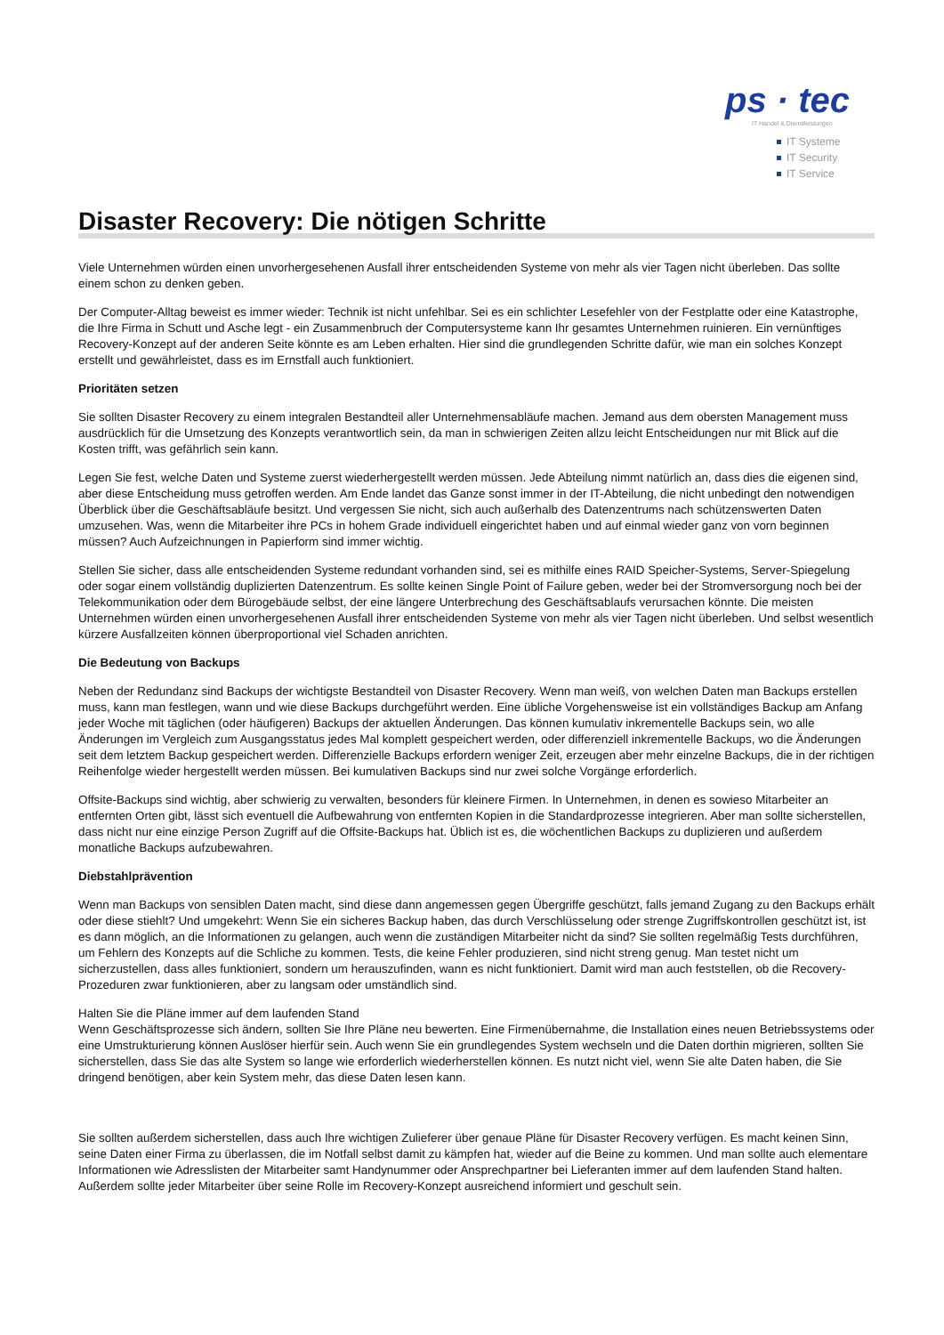ps · tec
IT Handel & Dienstleistungen
IT Systeme
IT Security
IT Service
Disaster Recovery: Die nötigen Schritte
Viele Unternehmen würden einen unvorhergesehenen Ausfall ihrer entscheidenden Systeme von mehr als vier Tagen nicht überleben. Das sollte einem schon zu denken geben.
Der Computer-Alltag beweist es immer wieder: Technik ist nicht unfehlbar. Sei es ein schlichter Lesefehler von der Festplatte oder eine Katastrophe, die Ihre Firma in Schutt und Asche legt - ein Zusammenbruch der Computersysteme kann Ihr gesamtes Unternehmen ruinieren. Ein vernünftiges Recovery-Konzept auf der anderen Seite könnte es am Leben erhalten. Hier sind die grundlegenden Schritte dafür, wie man ein solches Konzept erstellt und gewährleistet, dass es im Ernstfall auch funktioniert.
Prioritäten setzen
Sie sollten Disaster Recovery zu einem integralen Bestandteil aller Unternehmensabläufe machen. Jemand aus dem obersten Management muss ausdrücklich für die Umsetzung des Konzepts verantwortlich sein, da man in schwierigen Zeiten allzu leicht Entscheidungen nur mit Blick auf die Kosten trifft, was gefährlich sein kann.
Legen Sie fest, welche Daten und Systeme zuerst wiederhergestellt werden müssen. Jede Abteilung nimmt natürlich an, dass dies die eigenen sind, aber diese Entscheidung muss getroffen werden. Am Ende landet das Ganze sonst immer in der IT-Abteilung, die nicht unbedingt den notwendigen Überblick über die Geschäftsabläufe besitzt. Und vergessen Sie nicht, sich auch außerhalb des Datenzentrums nach schützenswerten Daten umzusehen. Was, wenn die Mitarbeiter ihre PCs in hohem Grade individuell eingerichtet haben und auf einmal wieder ganz von vorn beginnen müssen? Auch Aufzeichnungen in Papierform sind immer wichtig.
Stellen Sie sicher, dass alle entscheidenden Systeme redundant vorhanden sind, sei es mithilfe eines RAID Speicher-Systems, Server-Spiegelung oder sogar einem vollständig duplizierten Datenzentrum. Es sollte keinen Single Point of Failure geben, weder bei der Stromversorgung noch bei der Telekommunikation oder dem Bürogebäude selbst, der eine längere Unterbrechung des Geschäftsablaufs verursachen könnte. Die meisten Unternehmen würden einen unvorhergesehenen Ausfall ihrer entscheidenden Systeme von mehr als vier Tagen nicht überleben. Und selbst wesentlich kürzere Ausfallzeiten können überproportional viel Schaden anrichten.
Die Bedeutung von Backups
Neben der Redundanz sind Backups der wichtigste Bestandteil von Disaster Recovery. Wenn man weiß, von welchen Daten man Backups erstellen muss, kann man festlegen, wann und wie diese Backups durchgeführt werden. Eine übliche Vorgehensweise ist ein vollständiges Backup am Anfang jeder Woche mit täglichen (oder häufigeren) Backups der aktuellen Änderungen. Das können kumulativ inkrementelle Backups sein, wo alle Änderungen im Vergleich zum Ausgangsstatus jedes Mal komplett gespeichert werden, oder differenziell inkrementelle Backups, wo die Änderungen seit dem letztem Backup gespeichert werden. Differenzielle Backups erfordern weniger Zeit, erzeugen aber mehr einzelne Backups, die in der richtigen Reihenfolge wieder hergestellt werden müssen. Bei kumulativen Backups sind nur zwei solche Vorgänge erforderlich.
Offsite-Backups sind wichtig, aber schwierig zu verwalten, besonders für kleinere Firmen. In Unternehmen, in denen es sowieso Mitarbeiter an entfernten Orten gibt, lässt sich eventuell die Aufbewahrung von entfernten Kopien in die Standardprozesse integrieren. Aber man sollte sicherstellen, dass nicht nur eine einzige Person Zugriff auf die Offsite-Backups hat. Üblich ist es, die wöchentlichen Backups zu duplizieren und außerdem monatliche Backups aufzubewahren.
Diebstahlprävention
Wenn man Backups von sensiblen Daten macht, sind diese dann angemessen gegen Übergriffe geschützt, falls jemand Zugang zu den Backups erhält oder diese stiehlt? Und umgekehrt: Wenn Sie ein sicheres Backup haben, das durch Verschlüsselung oder strenge Zugriffskontrollen geschützt ist, ist es dann möglich, an die Informationen zu gelangen, auch wenn die zuständigen Mitarbeiter nicht da sind? Sie sollten regelmäßig Tests durchführen, um Fehlern des Konzepts auf die Schliche zu kommen. Tests, die keine Fehler produzieren, sind nicht streng genug. Man testet nicht um sicherzustellen, dass alles funktioniert, sondern um herauszufinden, wann es nicht funktioniert. Damit wird man auch feststellen, ob die Recovery-Prozeduren zwar funktionieren, aber zu langsam oder umständlich sind.
Halten Sie die Pläne immer auf dem laufenden Stand
Wenn Geschäftsprozesse sich ändern, sollten Sie Ihre Pläne neu bewerten. Eine Firmenübernahme, die Installation eines neuen Betriebssystems oder eine Umstrukturierung können Auslöser hierfür sein. Auch wenn Sie ein grundlegendes System wechseln und die Daten dorthin migrieren, sollten Sie sicherstellen, dass Sie das alte System so lange wie erforderlich wiederherstellen können. Es nutzt nicht viel, wenn Sie alte Daten haben, die Sie dringend benötigen, aber kein System mehr, das diese Daten lesen kann.
Sie sollten außerdem sicherstellen, dass auch Ihre wichtigen Zulieferer über genaue Pläne für Disaster Recovery verfügen. Es macht keinen Sinn, seine Daten einer Firma zu überlassen, die im Notfall selbst damit zu kämpfen hat, wieder auf die Beine zu kommen. Und man sollte auch elementare Informationen wie Adresslisten der Mitarbeiter samt Handynummer oder Ansprechpartner bei Lieferanten immer auf dem laufenden Stand halten. Außerdem sollte jeder Mitarbeiter über seine Rolle im Recovery-Konzept ausreichend informiert und geschult sein.